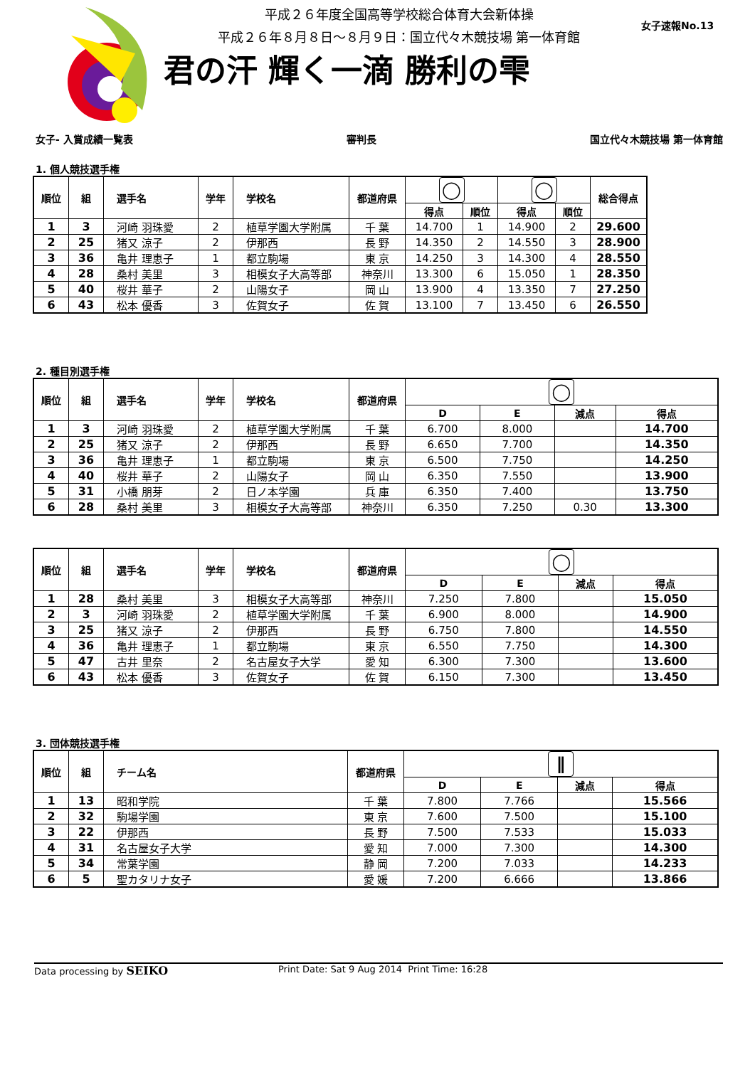平成２６年度全国高等学校総合体育大会新体操
平成２６年８月８日～８月９日：国立代々木競技場 第一体育館
君の汗 輝く一滴 勝利の雫
女子速報No.13
女子- 入賞成績一覧表 審判長 国立代々木競技場 第一体育館
1. 個人競技選手権
| 順位 | 組 | 選手名 | 学年 | 学校名 | 都道府県 | ◯ | | ◯ | | 総合得点 |
| --- | --- | --- | --- | --- | --- | --- | --- | --- | --- | --- |
| | | | | | | 得点 | 順位 | 得点 | 順位 | |
| 1 | 3 | 河崎 羽珠愛 | 2 | 植草学園大学附属 | 千 葉 | 14.700 | 1 | 14.900 | 2 | 29.600 |
| 2 | 25 | 猪又 涼子 | 2 | 伊那西 | 長 野 | 14.350 | 2 | 14.550 | 3 | 28.900 |
| 3 | 36 | 亀井 理恵子 | 1 | 都立駒場 | 東 京 | 14.250 | 3 | 14.300 | 4 | 28.550 |
| 4 | 28 | 桑村 美里 | 3 | 相模女子大高等部 | 神奈川 | 13.300 | 6 | 15.050 | 1 | 28.350 |
| 5 | 40 | 桜井 華子 | 2 | 山陽女子 | 岡 山 | 13.900 | 4 | 13.350 | 7 | 27.250 |
| 6 | 43 | 松本 優香 | 3 | 佐賀女子 | 佐 賀 | 13.100 | 7 | 13.450 | 6 | 26.550 |
2. 種目別選手権
| 順位 | 組 | 選手名 | 学年 | 学校名 | 都道府県 | ◯ | | | |
| --- | --- | --- | --- | --- | --- | --- | --- | --- | --- |
| | | | | | | D | E | 減点 | 得点 |
| 1 | 3 | 河崎 羽珠愛 | 2 | 植草学園大学附属 | 千 葉 | 6.700 | 8.000 | | 14.700 |
| 2 | 25 | 猪又 涼子 | 2 | 伊那西 | 長 野 | 6.650 | 7.700 | | 14.350 |
| 3 | 36 | 亀井 理恵子 | 1 | 都立駒場 | 東 京 | 6.500 | 7.750 | | 14.250 |
| 4 | 40 | 桜井 華子 | 2 | 山陽女子 | 岡 山 | 6.350 | 7.550 | | 13.900 |
| 5 | 31 | 小橋 朋芽 | 2 | 日ノ本学園 | 兵 庫 | 6.350 | 7.400 | | 13.750 |
| 6 | 28 | 桑村 美里 | 3 | 相模女子大高等部 | 神奈川 | 6.350 | 7.250 | 0.30 | 13.300 |
| 順位 | 組 | 選手名 | 学年 | 学校名 | 都道府県 | ◯ | | | |
| --- | --- | --- | --- | --- | --- | --- | --- | --- | --- |
| | | | | | | D | E | 減点 | 得点 |
| 1 | 28 | 桑村 美里 | 3 | 相模女子大高等部 | 神奈川 | 7.250 | 7.800 | | 15.050 |
| 2 | 3 | 河崎 羽珠愛 | 2 | 植草学園大学附属 | 千 葉 | 6.900 | 8.000 | | 14.900 |
| 3 | 25 | 猪又 涼子 | 2 | 伊那西 | 長 野 | 6.750 | 7.800 | | 14.550 |
| 4 | 36 | 亀井 理恵子 | 1 | 都立駒場 | 東 京 | 6.550 | 7.750 | | 14.300 |
| 5 | 47 | 古井 里奈 | 2 | 名古屋女子大学 | 愛 知 | 6.300 | 7.300 | | 13.600 |
| 6 | 43 | 松本 優香 | 3 | 佐賀女子 | 佐 賀 | 6.150 | 7.300 | | 13.450 |
3. 団体競技選手権
| 順位 | 組 | チーム名 | 都道府県 | ∥ | | | |
| --- | --- | --- | --- | --- | --- | --- | --- |
| | | | | D | E | 減点 | 得点 |
| 1 | 13 | 昭和学院 | 千 葉 | 7.800 | 7.766 | | 15.566 |
| 2 | 32 | 駒場学園 | 東 京 | 7.600 | 7.500 | | 15.100 |
| 3 | 22 | 伊那西 | 長 野 | 7.500 | 7.533 | | 15.033 |
| 4 | 31 | 名古屋女子大学 | 愛 知 | 7.000 | 7.300 | | 14.300 |
| 5 | 34 | 常葉学園 | 静 岡 | 7.200 | 7.033 | | 14.233 |
| 6 | 5 | 聖カタリナ女子 | 愛 媛 | 7.200 | 6.666 | | 13.866 |
Data processing by SEIKO Print Date: Sat 9 Aug 2014 Print Time: 16:28